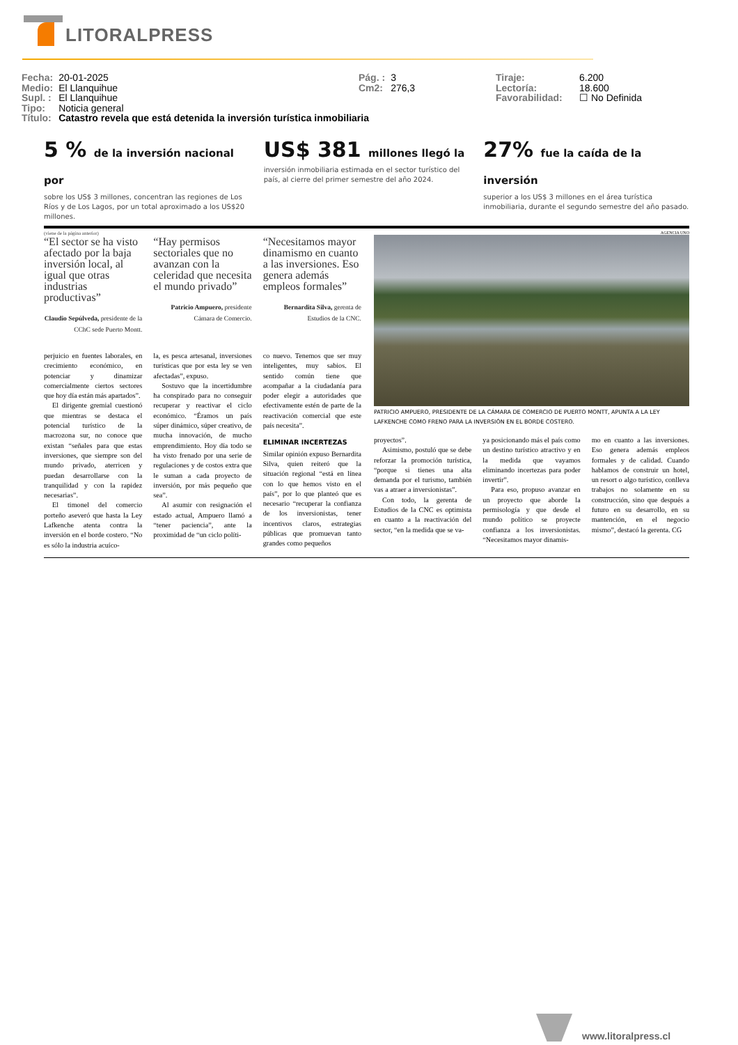LITORALPRESS
| Fecha: | 20-01-2025 |
| Medio: | El Llanquihue |
| Supl. : | El Llanquihue |
| Tipo: | Noticia general |
| Título: | Catastro revela que está detenida la inversión turística inmobiliaria |
| Pág. : | 3 |
| Cm2: | 276,3 |
| Tiraje: | 6.200 |
| Lectoría: | 18.600 |
| Favorabilidad: | ☐ No Definida |
5 % de la inversión nacional por
sobre los US$ 3 millones, concentran las regiones de Los Ríos y de Los Lagos, por un total aproximado a los US$20 millones.
US$ 381 millones llegó la
inversión inmobiliaria estimada en el sector turístico del país, al cierre del primer semestre del año 2024.
27% fue la caída de la inversión
superior a los US$ 3 millones en el área turística inmobiliaria, durante el segundo semestre del año pasado.
(viene de la página anterior)
“El sector se ha visto afectado por la baja inversión local, al igual que otras industrias productivas”
Claudio Sepúlveda, presidente de la CChC sede Puerto Montt.
“Hay permisos sectoriales que no avanzan con la celeridad que necesita el mundo privado”
Patricio Ampuero, presidente Cámara de Comercio.
“Necesitamos mayor dinamismo en cuanto a las inversiones. Eso genera además empleos formales”
Bernardita Silva, gerenta de Estudios de la CNC.
perjuicio en fuentes laborales, en crecimiento económico, en potenciar y dinamizar comercialmente ciertos sectores que hoy día están más apartados”.
El dirigente gremial cuestionó que mientras se destaca el potencial turístico de la macrozona sur, no conoce que existan “señales para que estas inversiones, que siempre son del mundo privado, aterricen y puedan desarrollarse con la tranquilidad y con la rapidez necesarias”.
El timonel del comercio porteño aseveró que hasta la Ley Lafkenche atenta contra la inversión en el borde costero. “No es sólo la industria acuíco-
la, es pesca artesanal, inversiones turísticas que por esta ley se ven afectadas”, expuso.
Sostuvo que la incertidumbre ha conspirado para no conseguir recuperar y reactivar el ciclo económico. “Éramos un país súper dinámico, súper creativo, de mucha innovación, de mucho emprendimiento. Hoy día todo se ha visto frenado por una serie de regulaciones y de costos extra que le suman a cada proyecto de inversión, por más pequeño que sea”.
Al asumir con resignación el estado actual, Ampuero llamó a “tener paciencia”, ante la proximidad de “un ciclo políti-
co nuevo. Tenemos que ser muy inteligentes, muy sabios. El sentido común tiene que acompañar a la ciudadanía para poder elegir a autoridades que efectivamente estén de parte de la reactivación comercial que este país necesita”.
ELIMINAR INCERTEZAS
Similar opinión expuso Bernardita Silva, quien reiteró que la situación regional “está en línea con lo que hemos visto en el país”, por lo que planteó que es necesario “recuperar la confianza de los inversionistas, tener incentivos claros, estrategias públicas que promuevan tanto grandes como pequeños
AGENCIA UNO
PATRICIO AMPUERO, PRESIDENTE DE LA CÁMARA DE COMERCIO DE PUERTO MONTT, APUNTA A LA LEY LAFKENCHE COMO FRENO PARA LA INVERSIÓN EN EL BORDE COSTERO.
proyectos”.
Asimismo, postuló que se debe reforzar la promoción turística, “porque si tienes una alta demanda por el turismo, también vas a atraer a inversionistas”.
Con todo, la gerenta de Estudios de la CNC es optimista en cuanto a la reactivación del sector, “en la medida que se va-
ya posicionando más el país como un destino turístico atractivo y en la medida que vayamos eliminando incertezas para poder invertir”.
Para eso, propuso avanzar en un proyecto que aborde la permisología y que desde el mundo político se proyecte confianza a los inversionistas. “Necesitamos mayor dinamis-
mo en cuanto a las inversiones. Eso genera además empleos formales y de calidad. Cuando hablamos de construir un hotel, un resort o algo turístico, conlleva trabajos no solamente en su construcción, sino que después a futuro en su desarrollo, en su mantención, en el negocio mismo”, destacó la gerenta. CG
www.litoralpress.cl